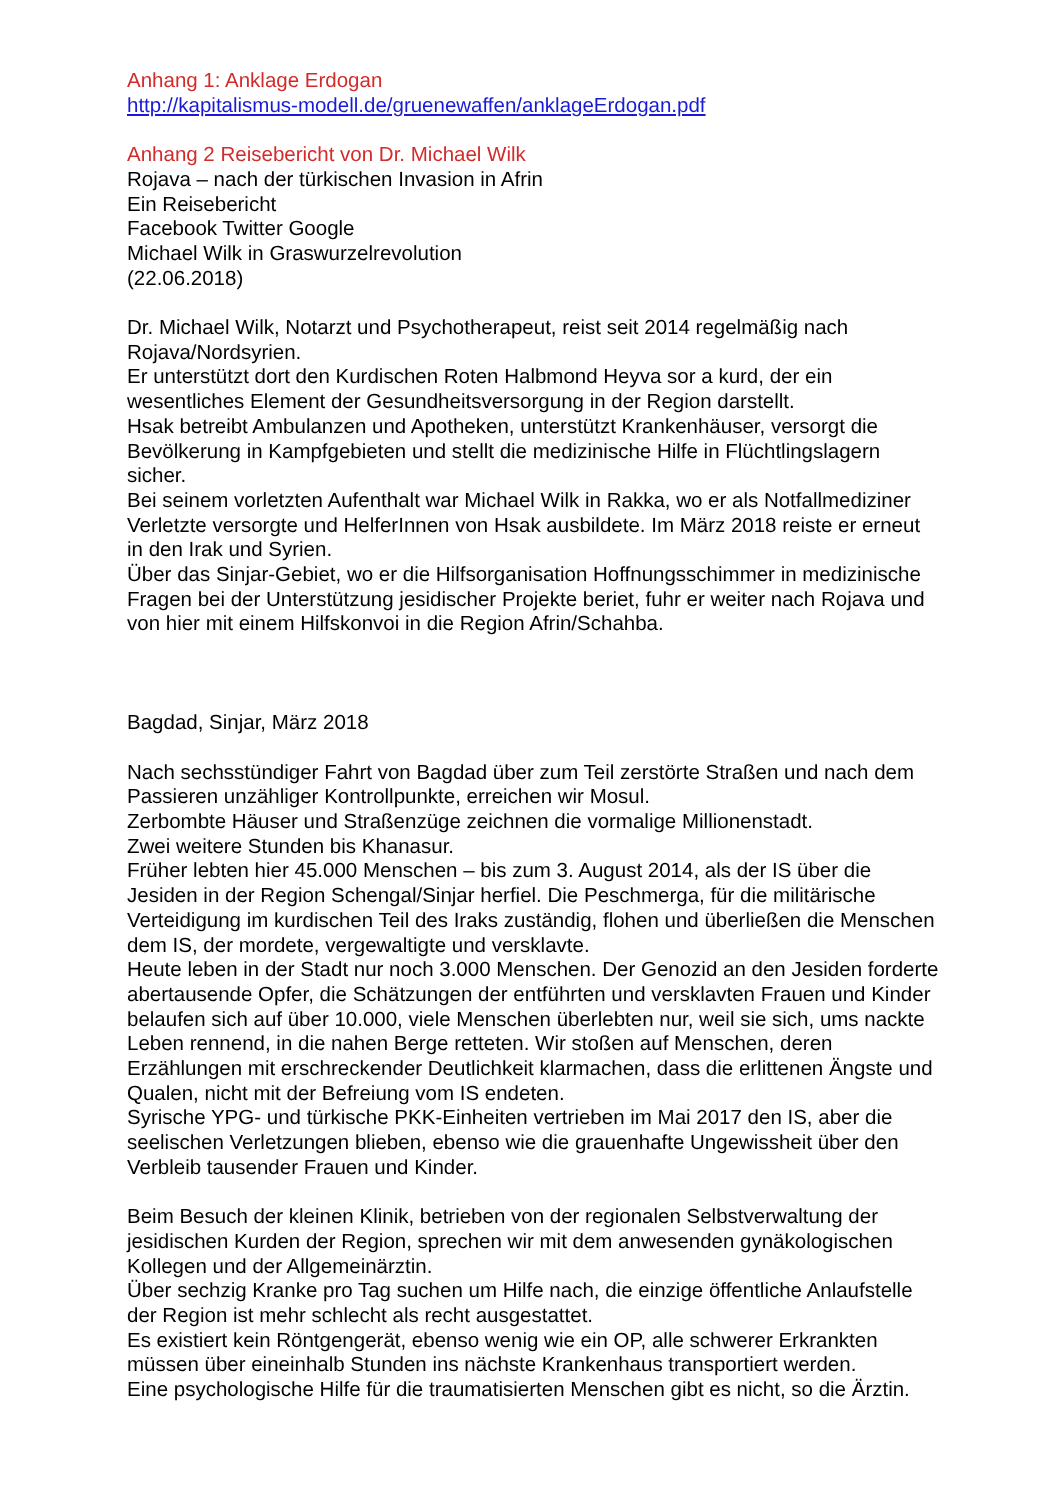Anhang 1: Anklage Erdogan
http://kapitalismus-modell.de/gruenewaffen/anklageErdogan.pdf
Anhang 2 Reisebericht von Dr. Michael Wilk
Rojava – nach der türkischen Invasion in Afrin
Ein Reisebericht
Facebook Twitter Google
Michael Wilk in Graswurzelrevolution
(22.06.2018)
Dr. Michael Wilk, Notarzt und Psychotherapeut, reist seit 2014 regelmäßig nach Rojava/Nordsyrien.
Er unterstützt dort den Kurdischen Roten Halbmond Heyva sor a kurd, der ein wesentliches Element der Gesundheitsversorgung in der Region darstellt.
Hsak betreibt Ambulanzen und Apotheken, unterstützt Krankenhäuser, versorgt die Bevölkerung in Kampfgebieten und stellt die medizinische Hilfe in Flüchtlingslagern sicher.
Bei seinem vorletzten Aufenthalt war Michael Wilk in Rakka, wo er als Notfallmediziner Verletzte versorgte und HelferInnen von Hsak ausbildete. Im März 2018 reiste er erneut in den Irak und Syrien.
Über das Sinjar-Gebiet, wo er die Hilfsorganisation Hoffnungsschimmer in medizinische Fragen bei der Unterstützung jesidischer Projekte beriet, fuhr er weiter nach Rojava und von hier mit einem Hilfskonvoi in die Region Afrin/Schahba.
Bagdad, Sinjar, März 2018
Nach sechsstündiger Fahrt von Bagdad über zum Teil zerstörte Straßen und nach dem Passieren unzähliger Kontrollpunkte, erreichen wir Mosul.
Zerbombte Häuser und Straßenzüge zeichnen die vormalige Millionenstadt.
Zwei weitere Stunden bis Khanasur.
Früher lebten hier 45.000 Menschen – bis zum 3. August 2014, als der IS über die Jesiden in der Region Schengal/Sinjar herfiel. Die Peschmerga, für die militärische Verteidigung im kurdischen Teil des Iraks zuständig, flohen und überließen die Menschen dem IS, der mordete, vergewaltigte und versklavte.
Heute leben in der Stadt nur noch 3.000 Menschen. Der Genozid an den Jesiden forderte abertausende Opfer, die Schätzungen der entführten und versklavten Frauen und Kinder belaufen sich auf über 10.000, viele Menschen überlebten nur, weil sie sich, ums nackte Leben rennend, in die nahen Berge retteten. Wir stoßen auf Menschen, deren Erzählungen mit erschreckender Deutlichkeit klarmachen, dass die erlittenen Ängste und Qualen, nicht mit der Befreiung vom IS endeten.
Syrische YPG- und türkische PKK-Einheiten vertrieben im Mai 2017 den IS, aber die seelischen Verletzungen blieben, ebenso wie die grauenhafte Ungewissheit über den Verbleib tausender Frauen und Kinder.
Beim Besuch der kleinen Klinik, betrieben von der regionalen Selbstverwaltung der jesidischen Kurden der Region, sprechen wir mit dem anwesenden gynäkologischen Kollegen und der Allgemeinärztin.
Über sechzig Kranke pro Tag suchen um Hilfe nach, die einzige öffentliche Anlaufstelle der Region ist mehr schlecht als recht ausgestattet.
Es existiert kein Röntgengerät, ebenso wenig wie ein OP, alle schwerer Erkrankten müssen über eineinhalb Stunden ins nächste Krankenhaus transportiert werden.
Eine psychologische Hilfe für die traumatisierten Menschen gibt es nicht, so die Ärztin.